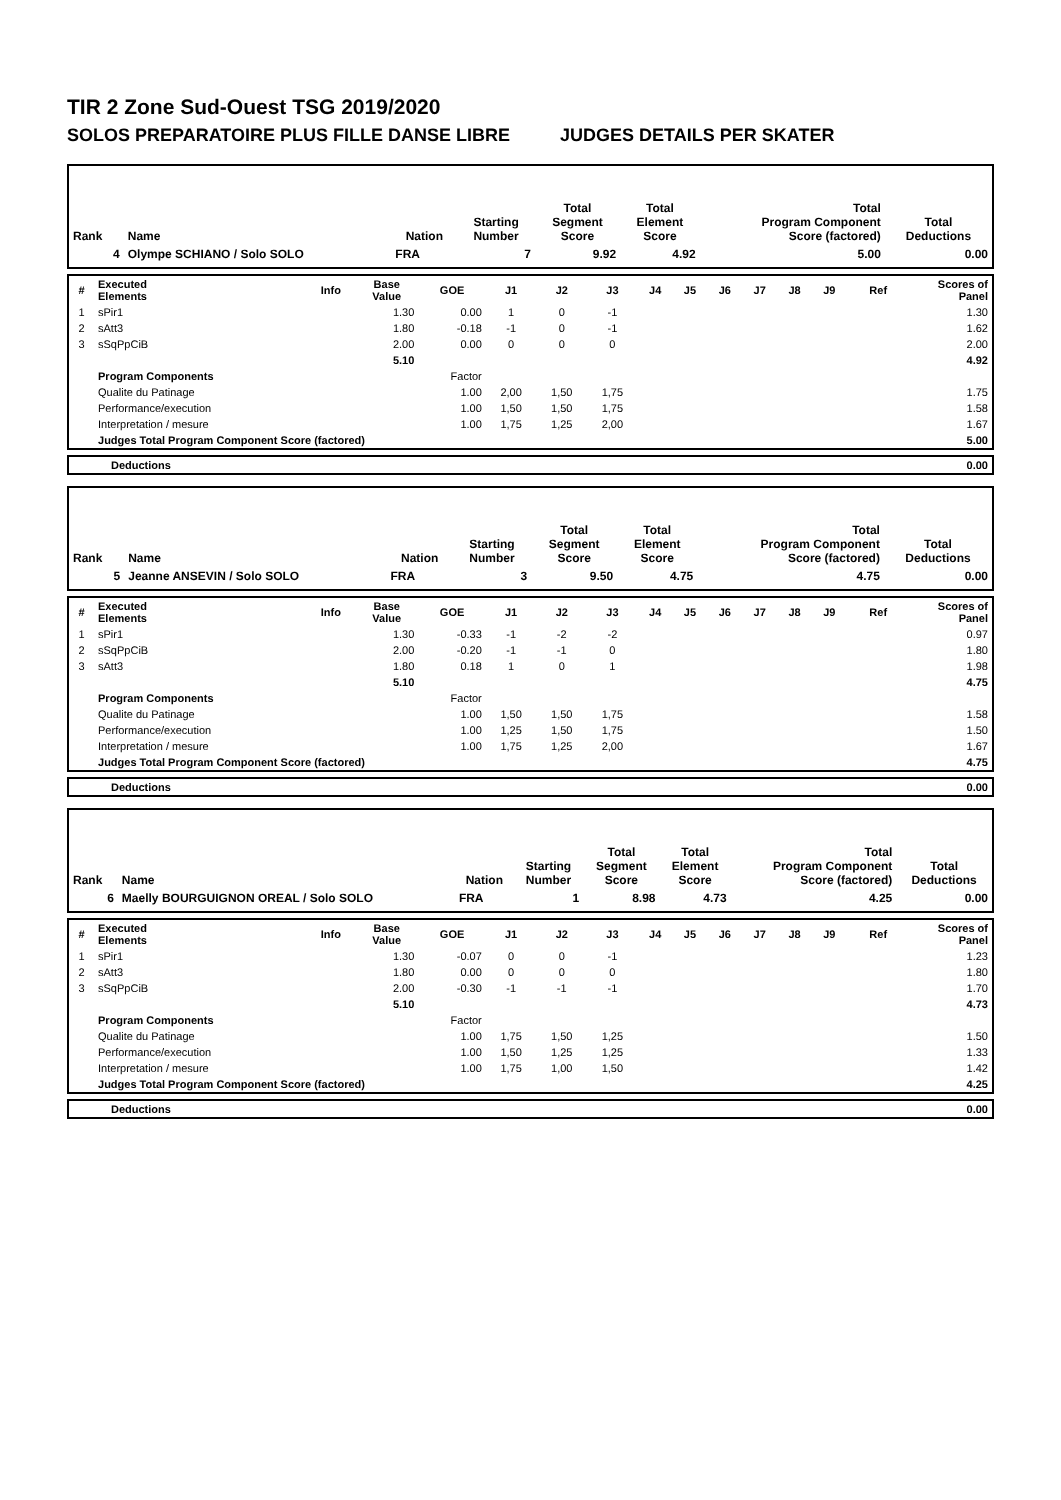TIR 2 Zone Sud-Ouest TSG 2019/2020
SOLOS PREPARATOIRE PLUS FILLE DANSE LIBRE JUDGES DETAILS PER SKATER
| Rank | Name | Nation | Starting Number | Total Segment Score | Total Element Score | Total Program Component Score (factored) | Total Deductions |
| --- | --- | --- | --- | --- | --- | --- | --- |
| 4 | Olympe SCHIANO / Solo SOLO | FRA | 7 | 9.92 | 4.92 | 5.00 | 0.00 |
| # | Executed Elements | Info | Base Value | GOE | J1 | J2 | J3 | J4 | J5 | J6 | J7 | J8 | J9 | Ref | Scores of Panel |
| --- | --- | --- | --- | --- | --- | --- | --- | --- | --- | --- | --- | --- | --- | --- | --- |
| 1 | sPir1 | | 1.30 | 0.00 | 1 | 0 | -1 | | | | | | | | 1.30 |
| 2 | sAtt3 | | 1.80 | -0.18 | -1 | 0 | -1 | | | | | | | | 1.62 |
| 3 | sSqPpCiB | | 2.00 | 0.00 | 0 | 0 | 0 | | | | | | | | 2.00 |
| | | | 5.10 | | | | | | | | | | | | 4.92 |
| | Program Components | | | Factor | | | | | | | | | | | |
| | Qualite du Patinage | | | 1.00 | 2,00 | 1,50 | 1,75 | | | | | | | | 1.75 |
| | Performance/execution | | | 1.00 | 1,50 | 1,50 | 1,75 | | | | | | | | 1.58 |
| | Interpretation / mesure | | | 1.00 | 1,75 | 1,25 | 2,00 | | | | | | | | 1.67 |
| | Judges Total Program Component Score (factored) | | | | | | | | | | | | | | 5.00 |
| | Deductions | 0.00 |
| Rank | Name | Nation | Starting Number | Total Segment Score | Total Element Score | Total Program Component Score (factored) | Total Deductions |
| --- | --- | --- | --- | --- | --- | --- | --- |
| 5 | Jeanne ANSEVIN / Solo SOLO | FRA | 3 | 9.50 | 4.75 | 4.75 | 0.00 |
| # | Executed Elements | Info | Base Value | GOE | J1 | J2 | J3 | J4 | J5 | J6 | J7 | J8 | J9 | Ref | Scores of Panel |
| --- | --- | --- | --- | --- | --- | --- | --- | --- | --- | --- | --- | --- | --- | --- | --- |
| 1 | sPir1 | | 1.30 | -0.33 | -1 | -2 | -2 | | | | | | | | 0.97 |
| 2 | sSqPpCiB | | 2.00 | -0.20 | -1 | -1 | 0 | | | | | | | | 1.80 |
| 3 | sAtt3 | | 1.80 | 0.18 | 1 | 0 | 1 | | | | | | | | 1.98 |
| | | | 5.10 | | | | | | | | | | | | 4.75 |
| | Program Components | | | Factor | | | | | | | | | | | |
| | Qualite du Patinage | | | 1.00 | 1,50 | 1,50 | 1,75 | | | | | | | | 1.58 |
| | Performance/execution | | | 1.00 | 1,25 | 1,50 | 1,75 | | | | | | | | 1.50 |
| | Interpretation / mesure | | | 1.00 | 1,75 | 1,25 | 2,00 | | | | | | | | 1.67 |
| | Judges Total Program Component Score (factored) | | | | | | | | | | | | | | 4.75 |
| | Deductions | 0.00 |
| Rank | Name | Nation | Starting Number | Total Segment Score | Total Element Score | Total Program Component Score (factored) | Total Deductions |
| --- | --- | --- | --- | --- | --- | --- | --- |
| 6 | Maelly BOURGUIGNON OREAL / Solo SOLO | FRA | 1 | 8.98 | 4.73 | 4.25 | 0.00 |
| # | Executed Elements | Info | Base Value | GOE | J1 | J2 | J3 | J4 | J5 | J6 | J7 | J8 | J9 | Ref | Scores of Panel |
| --- | --- | --- | --- | --- | --- | --- | --- | --- | --- | --- | --- | --- | --- | --- | --- |
| 1 | sPir1 | | 1.30 | -0.07 | 0 | 0 | -1 | | | | | | | | 1.23 |
| 2 | sAtt3 | | 1.80 | 0.00 | 0 | 0 | 0 | | | | | | | | 1.80 |
| 3 | sSqPpCiB | | 2.00 | -0.30 | -1 | -1 | -1 | | | | | | | | 1.70 |
| | | | 5.10 | | | | | | | | | | | | 4.73 |
| | Program Components | | | Factor | | | | | | | | | | | |
| | Qualite du Patinage | | | 1.00 | 1,75 | 1,50 | 1,25 | | | | | | | | 1.50 |
| | Performance/execution | | | 1.00 | 1,50 | 1,25 | 1,25 | | | | | | | | 1.33 |
| | Interpretation / mesure | | | 1.00 | 1,75 | 1,00 | 1,50 | | | | | | | | 1.42 |
| | Judges Total Program Component Score (factored) | | | | | | | | | | | | | | 4.25 |
| | Deductions | 0.00 |